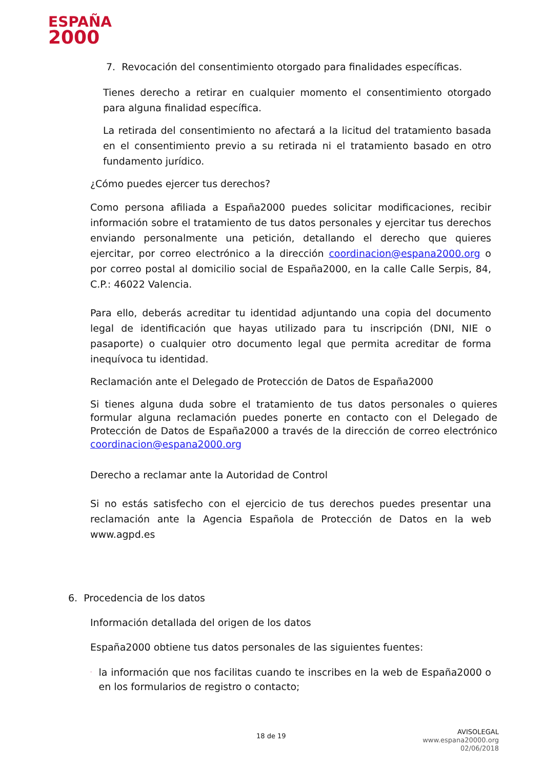ESPAÑA
2000
7. Revocación del consentimiento otorgado para finalidades específicas.
Tienes derecho a retirar en cualquier momento el consentimiento otorgado para alguna finalidad específica.
La retirada del consentimiento no afectará a la licitud del tratamiento basada en el consentimiento previo a su retirada ni el tratamiento basado en otro fundamento jurídico.
¿Cómo puedes ejercer tus derechos?
Como persona afiliada a España2000 puedes solicitar modificaciones, recibir información sobre el tratamiento de tus datos personales y ejercitar tus derechos enviando personalmente una petición, detallando el derecho que quieres ejercitar, por correo electrónico a la dirección coordinacion@espana2000.org o por correo postal al domicilio social de España2000, en la calle Calle Serpis, 84, C.P.: 46022 Valencia.
Para ello, deberás acreditar tu identidad adjuntando una copia del documento legal de identificación que hayas utilizado para tu inscripción (DNI, NIE o pasaporte) o cualquier otro documento legal que permita acreditar de forma inequívoca tu identidad.
Reclamación ante el Delegado de Protección de Datos de España2000
Si tienes alguna duda sobre el tratamiento de tus datos personales o quieres formular alguna reclamación puedes ponerte en contacto con el Delegado de Protección de Datos de España2000 a través de la dirección de correo electrónico coordinacion@espana2000.org
Derecho a reclamar ante la Autoridad de Control
Si no estás satisfecho con el ejercicio de tus derechos puedes presentar una reclamación ante la Agencia Española de Protección de Datos en la web www.agpd.es
6. Procedencia de los datos
Información detallada del origen de los datos
España2000 obtiene tus datos personales de las siguientes fuentes:
· la información que nos facilitas cuando te inscribes en la web de España2000 o en los formularios de registro o contacto;
18 de 19
AVISOLEGAL
www.espana20000.org
02/06/2018